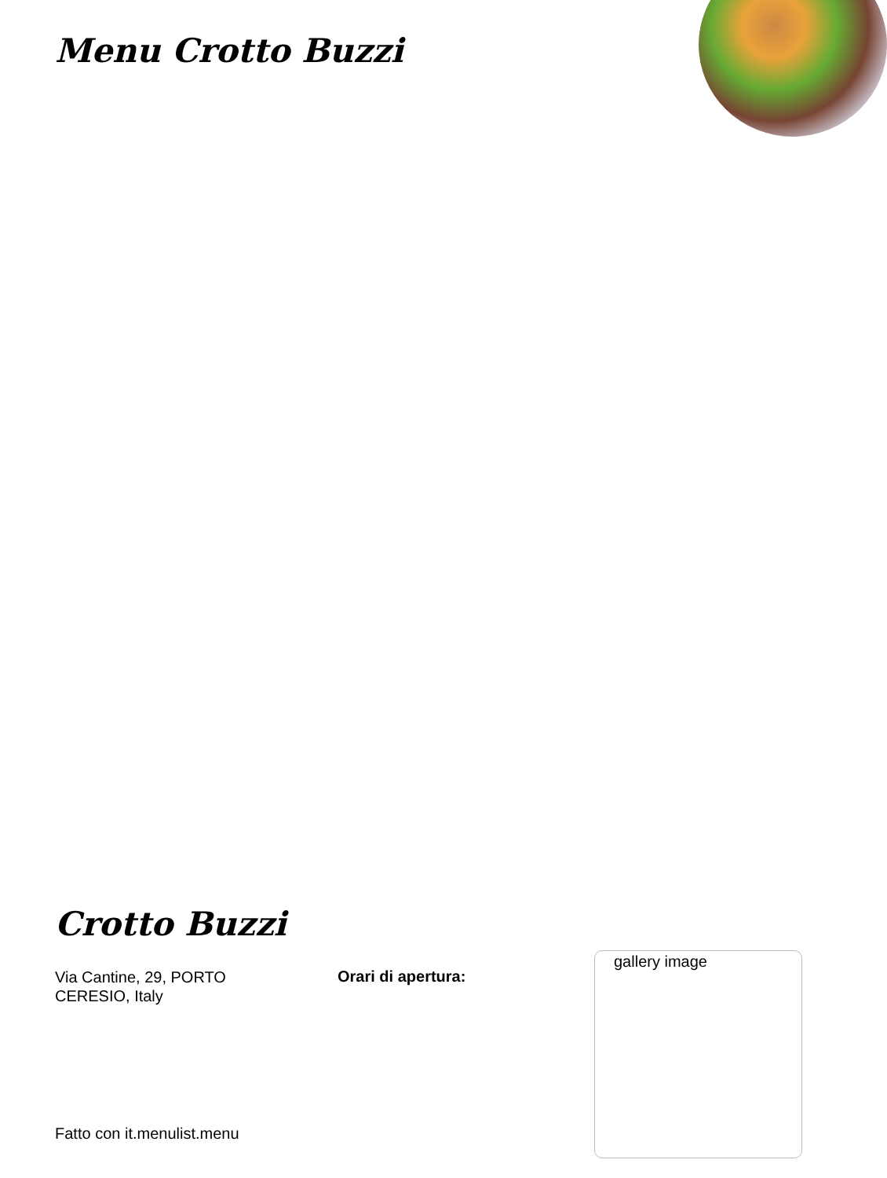Menu Crotto Buzzi
Crotto Buzzi
Via Cantine, 29, PORTO CERESIO, Italy
Orari di apertura:
gallery image
Fatto con it.menulist.menu